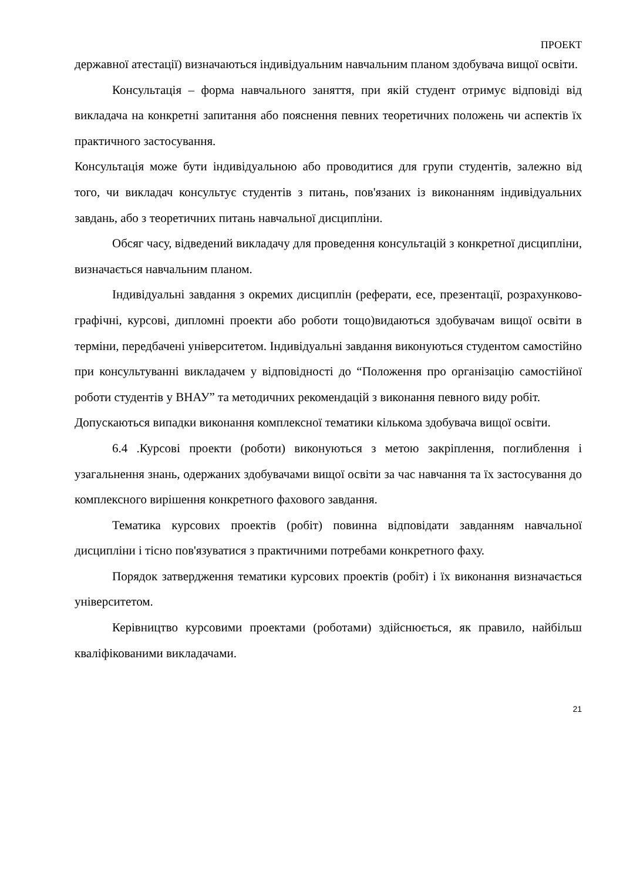ПРОЕКТ
державної атестації) визначаються індивідуальним навчальним планом здобувача вищої освіти.
Консультація – форма навчального заняття, при якій студент отримує відповіді від викладача на конкретні запитання або пояснення певних теоретичних положень чи аспектів їх практичного застосування.
Консультація може бути індивідуальною або проводитися для групи студентів, залежно від того, чи викладач консультує студентів з питань, пов'язаних із виконанням індивідуальних завдань, або з теоретичних питань навчальної дисципліни.
Обсяг часу, відведений викладачу для проведення консультацій з конкретної дисципліни, визначається навчальним планом.
Індивідуальні завдання з окремих дисциплін (реферати, есе, презентації, розрахунково-графічні, курсові, дипломні проекти або роботи тощо)видаються здобувачам вищої освіти в терміни, передбачені університетом. Індивідуальні завдання виконуються студентом самостійно при консультуванні викладачем у відповідності до “Положення про організацію самостійної роботи студентів у ВНАУ” та методичних рекомендацій з виконання певного виду робіт.
Допускаються випадки виконання комплексної тематики кількома здобувача вищої освіти.
6.4 .Курсові проекти (роботи) виконуються з метою закріплення, поглиблення і узагальнення знань, одержаних здобувачами вищої освіти за час навчання та їх застосування до комплексного вирішення конкретного фахового завдання.
Тематика курсових проектів (робіт) повинна відповідати завданням навчальної дисципліни і тісно пов'язуватися з практичними потребами конкретного фаху.
Порядок затвердження тематики курсових проектів (робіт) і їх виконання визначається університетом.
Керівництво курсовими проектами (роботами) здійснюється, як правило, найбільш кваліфікованими викладачами.
21